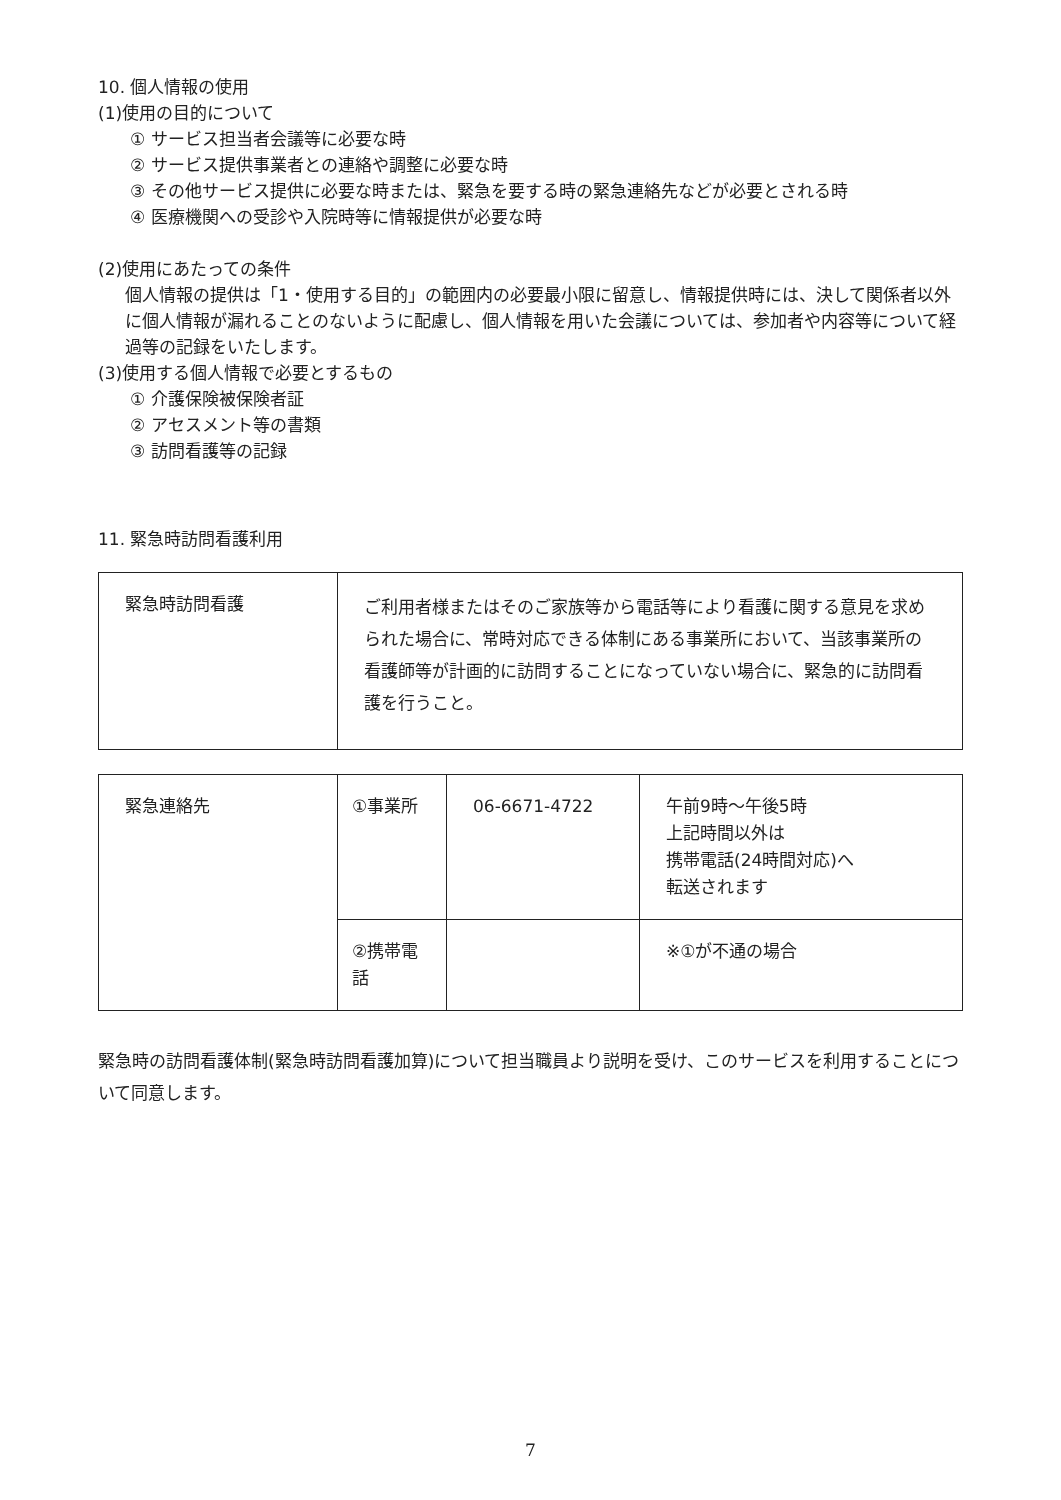10. 個人情報の使用
(1)使用の目的について
① サービス担当者会議等に必要な時
② サービス提供事業者との連絡や調整に必要な時
③ その他サービス提供に必要な時または、緊急を要する時の緊急連絡先などが必要とされる時
④ 医療機関への受診や入院時等に情報提供が必要な時
(2)使用にあたっての条件
個人情報の提供は「1・使用する目的」の範囲内の必要最小限に留意し、情報提供時には、決して関係者以外に個人情報が漏れることのないように配慮し、個人情報を用いた会議については、参加者や内容等について経過等の記録をいたします。
(3)使用する個人情報で必要とするもの
① 介護保険被保険者証
② アセスメント等の書類
③ 訪問看護等の記録
11. 緊急時訪問看護利用
| 緊急時訪問看護 | ご利用者様またはそのご家族等から電話等により看護に関する意見を求められた場合に、常時対応できる体制にある事業所において、当該事業所の看護師等が計画的に訪問することになっていない場合に、緊急的に訪問看護を行うこと。 |
| 緊急連絡先 | ①事業所 | 06-6671-4722 | 午前9時～午後5時 上記時間以外は 携帯電話(24時間対応)へ 転送されます |
| | ②携帯電話 | | ※①が不通の場合 |
緊急時の訪問看護体制(緊急時訪問看護加算)について担当職員より説明を受け、このサービスを利用することについて同意します。
7